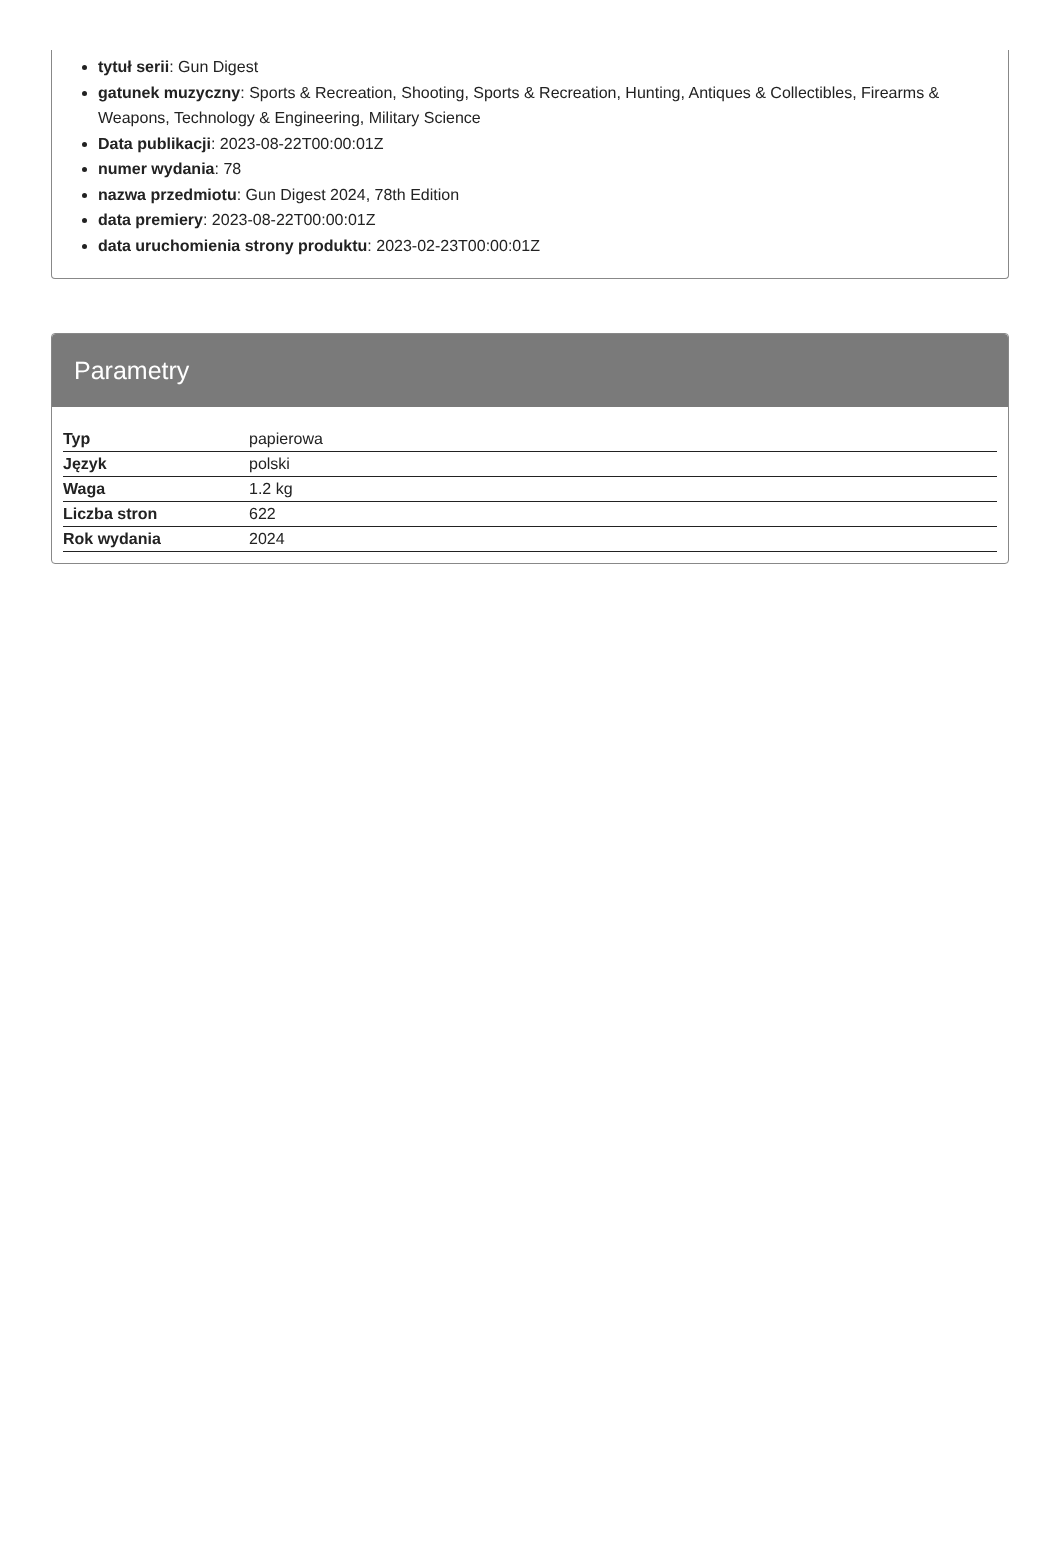tytuł serii: Gun Digest
gatunek muzyczny: Sports & Recreation, Shooting, Sports & Recreation, Hunting, Antiques & Collectibles, Firearms & Weapons, Technology & Engineering, Military Science
Data publikacji: 2023-08-22T00:00:01Z
numer wydania: 78
nazwa przedmiotu: Gun Digest 2024, 78th Edition
data premiery: 2023-08-22T00:00:01Z
data uruchomienia strony produktu: 2023-02-23T00:00:01Z
Parametry
| Typ | papierowa |
| Język | polski |
| Waga | 1.2 kg |
| Liczba stron | 622 |
| Rok wydania | 2024 |